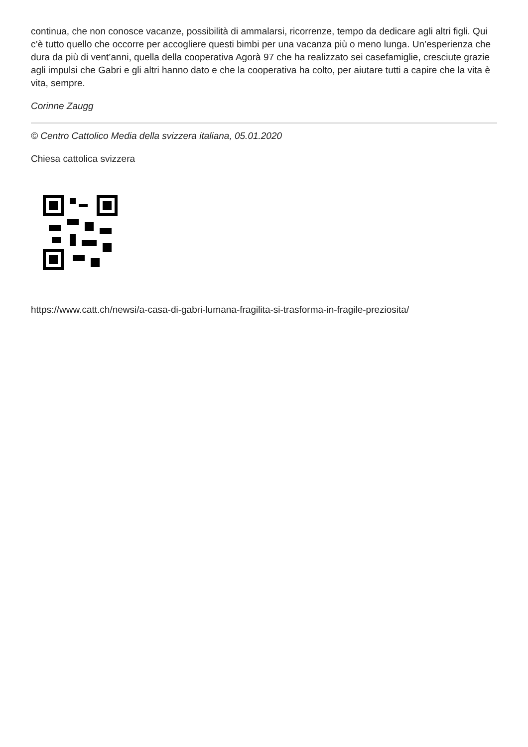continua, che non conosce vacanze, possibilità di ammalarsi, ricorrenze, tempo da dedicare agli altri figli. Qui c’è tutto quello che occorre per accogliere questi bimbi per una vacanza più o meno lunga. Un’esperienza che dura da più di vent’anni, quella della cooperativa Agorà 97 che ha realizzato sei casefamiglie, cresciute grazie agli impulsi che Gabri e gli altri hanno dato e che la cooperativa ha colto, per aiutare tutti a capire che la vita è vita, sempre.
Corinne Zaugg
© Centro Cattolico Media della svizzera italiana, 05.01.2020
Chiesa cattolica svizzera
https://www.catt.ch/newsi/a-casa-di-gabri-lumana-fragilita-si-trasforma-in-fragile-preziosita/